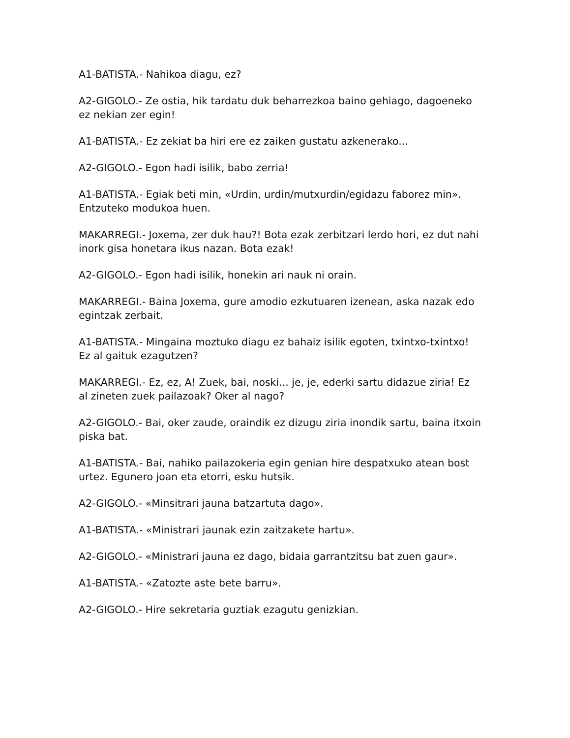A1-BATISTA.- Nahikoa diagu, ez?
A2-GIGOLO.- Ze ostia, hik tardatu duk beharrezkoa baino gehiago, dagoeneko ez nekian zer egin!
A1-BATISTA.- Ez zekiat ba hiri ere ez zaiken gustatu azkenerako...
A2-GIGOLO.- Egon hadi isilik, babo zerria!
A1-BATISTA.- Egiak beti min, «Urdin, urdin/mutxurdin/egidazu faborez min». Entzuteko modukoa huen.
MAKARREGI.- Joxema, zer duk hau?! Bota ezak zerbitzari lerdo hori, ez dut nahi inork gisa honetara ikus nazan. Bota ezak!
A2-GIGOLO.- Egon hadi isilik, honekin ari nauk ni orain.
MAKARREGI.- Baina Joxema, gure amodio ezkutuaren izenean, aska nazak edo egintzak zerbait.
A1-BATISTA.- Mingaina moztuko diagu ez bahaiz isilik egoten, txintxo-txintxo! Ez al gaituk ezagutzen?
MAKARREGI.- Ez, ez, A! Zuek, bai, noski... je, je, ederki sartu didazue ziria! Ez al zineten zuek pailazoak? Oker al nago?
A2-GIGOLO.- Bai, oker zaude, oraindik ez dizugu ziria inondik sartu, baina itxoin piska bat.
A1-BATISTA.- Bai, nahiko pailazokeria egin genian hire despatxuko atean bost urtez. Egunero joan eta etorri, esku hutsik.
A2-GIGOLO.- «Minsitrari jauna batzartuta dago».
A1-BATISTA.- «Ministrari jaunak ezin zaitzakete hartu».
A2-GIGOLO.- «Ministrari jauna ez dago, bidaia garrantzitsu bat zuen gaur».
A1-BATISTA.- «Zatozte aste bete barru».
A2-GIGOLO.- Hire sekretaria guztiak ezagutu genizkian.